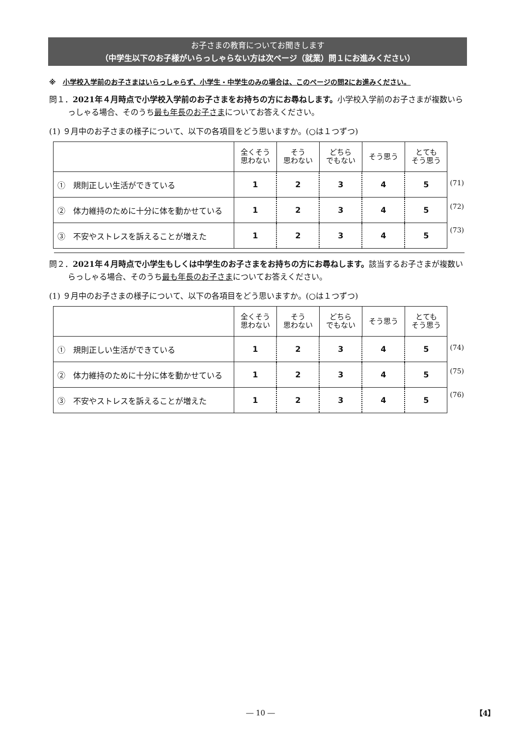お子さまの教育についてお聞きします
（中学生以下のお子様がいらっしゃらない方は次ページ（就業）問１にお進みください）
※　小学校入学前のお子さまはいらっしゃらず、小学生・中学生のみの場合は、このページの問2にお進みください。
問１．2021年４月時点で小学校入学前のお子さまをお持ちの方にお尋ねします。小学校入学前のお子さまが複数いらっしゃる場合、そのうち最も年長のお子さまについてお答えください。
(1) ９月中のお子さまの様子について、以下の各項目をどう思いますか。(○は１つずつ)
| | 全くそう 思わない | そう 思わない | どちら でもない | そう思う | とても そう思う |
| ① 規則正しい生活ができている | 1 | 2 | 3 | 4 | 5 |
| ② 体力維持のために十分に体を動かせている | 1 | 2 | 3 | 4 | 5 |
| ③ 不安やストレスを訴えることが増えた | 1 | 2 | 3 | 4 | 5 |
(71)
(72)
(73)
問２．2021年４月時点で小学生もしくは中学生のお子さまをお持ちの方にお尋ねします。該当するお子さまが複数いらっしゃる場合、そのうち最も年長のお子さまについてお答えください。
(1) ９月中のお子さまの様子について、以下の各項目をどう思いますか。(○は１つずつ)
| | 全くそう 思わない | そう 思わない | どちら でもない | そう思う | とても そう思う |
| ① 規則正しい生活ができている | 1 | 2 | 3 | 4 | 5 |
| ② 体力維持のために十分に体を動かせている | 1 | 2 | 3 | 4 | 5 |
| ③ 不安やストレスを訴えることが増えた | 1 | 2 | 3 | 4 | 5 |
(74)
(75)
(76)
― 10 ― 【4】